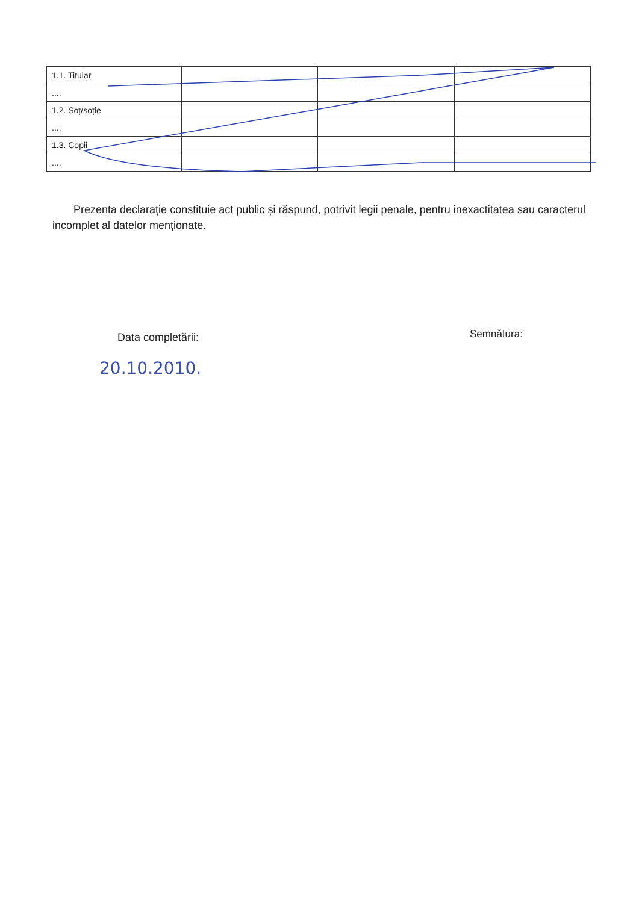| 1.1. Titular | | | |
| .... | | | |
| 1.2. Soț/soție | | | |
| .... | | | |
| 1.3. Copii | | | |
| .... | | | |
Prezenta declarație constituie act public și răspund, potrivit legii penale, pentru inexactitatea sau caracterul incomplet al datelor menționate.
Data completării: Semnătura:
20.10.2010.